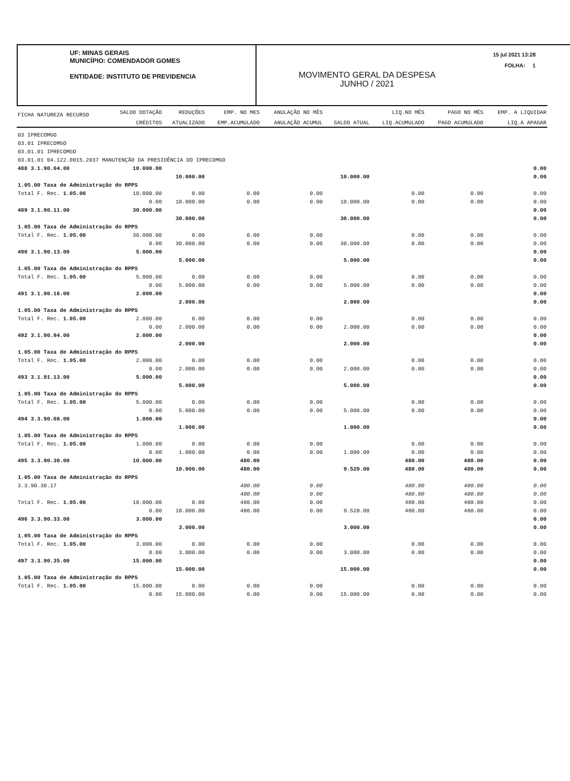UF: MINAS GERAIS
MUNICÍPIO: COMENDADOR GOMES
ENTIDADE: INSTITUTO DE PREVIDENCIA
MOVIMENTO GERAL DA DESPESA
JUNHO / 2021
15 jul 2021 13:28
FOLHA: 1
| FICHA NATUREZA RECURSO | SALDO DOTAÇÃO | REDUÇÕES | EMP. NO MES | ANULAÇÃO NO MÊS | | LIQ.NO MÊS | PAGO NO MÊS | EMP. A LIQUIDAR |
| --- | --- | --- | --- | --- | --- | --- | --- | --- |
| | CRÉDITOS | ATUALIZADO | EMP.ACUMULADO | ANULAÇÃO ACUMUL | SALDO ATUAL | LIQ.ACUMULADO | PAGO ACUMULADO | LIQ.A APAGAR |
| 03 IPRECOMGO | | | | | | | | |
| 03.01 IPRECOMGO | | | | | | | | |
| 03.01.01 IPRECOMGO | | | | | | | | |
| 03.01.01 04.122.0015.2037 MANUTENÇÃO DA PRESIDÊNCIA DO IPRECOMGO | | | | | | | | |
| 488 3.1.90.04.00 | 10.000.00 | | | | | | | 0.00 |
| | | 10.000.00 | | | 10.000.00 | | | 0.00 |
| 1.05.00 Taxa de Administração do RPPS | | | | | | | | |
| Total F. Rec. 1.05.00 | 10.000.00 | 0.00 | 0.00 | 0.00 | | 0.00 | 0.00 | 0.00 |
| | 0.00 | 10.000.00 | 0.00 | 0.00 | 10.000.00 | 0.00 | 0.00 | 0.00 |
| 489 3.1.90.11.00 | 30.000.00 | | | | | | | 0.00 |
| | | 30.000.00 | | | 30.000.00 | | | 0.00 |
| 1.05.00 Taxa de Administração do RPPS | | | | | | | | |
| Total F. Rec. 1.05.00 | 30.000.00 | 0.00 | 0.00 | 0.00 | | 0.00 | 0.00 | 0.00 |
| | 0.00 | 30.000.00 | 0.00 | 0.00 | 30.000.00 | 0.00 | 0.00 | 0.00 |
| 490 3.1.90.13.00 | 5.000.00 | | | | | | | 0.00 |
| | | 5.000.00 | | | 5.000.00 | | | 0.00 |
| 1.05.00 Taxa de Administração do RPPS | | | | | | | | |
| Total F. Rec. 1.05.00 | 5.000.00 | 0.00 | 0.00 | 0.00 | | 0.00 | 0.00 | 0.00 |
| | 0.00 | 5.000.00 | 0.00 | 0.00 | 5.000.00 | 0.00 | 0.00 | 0.00 |
| 491 3.1.90.16.00 | 2.000.00 | | | | | | | 0.00 |
| | | 2.000.00 | | | 2.000.00 | | | 0.00 |
| 1.05.00 Taxa de Administração do RPPS | | | | | | | | |
| Total F. Rec. 1.05.00 | 2.000.00 | 0.00 | 0.00 | 0.00 | | 0.00 | 0.00 | 0.00 |
| | 0.00 | 2.000.00 | 0.00 | 0.00 | 2.000.00 | 0.00 | 0.00 | 0.00 |
| 492 3.1.90.94.00 | 2.000.00 | | | | | | | 0.00 |
| | | 2.000.00 | | | 2.000.00 | | | 0.00 |
| 1.05.00 Taxa de Administração do RPPS | | | | | | | | |
| Total F. Rec. 1.05.00 | 2.000.00 | 0.00 | 0.00 | 0.00 | | 0.00 | 0.00 | 0.00 |
| | 0.00 | 2.000.00 | 0.00 | 0.00 | 2.000.00 | 0.00 | 0.00 | 0.00 |
| 493 3.1.91.13.00 | 5.000.00 | | | | | | | 0.00 |
| | | 5.000.00 | | | 5.000.00 | | | 0.00 |
| 1.05.00 Taxa de Administração do RPPS | | | | | | | | |
| Total F. Rec. 1.05.00 | 5.000.00 | 0.00 | 0.00 | 0.00 | | 0.00 | 0.00 | 0.00 |
| | 0.00 | 5.000.00 | 0.00 | 0.00 | 5.000.00 | 0.00 | 0.00 | 0.00 |
| 494 3.3.90.08.00 | 1.000.00 | | | | | | | 0.00 |
| | | 1.000.00 | | | 1.000.00 | | | 0.00 |
| 1.05.00 Taxa de Administração do RPPS | | | | | | | | |
| Total F. Rec. 1.05.00 | 1.000.00 | 0.00 | 0.00 | 0.00 | | 0.00 | 0.00 | 0.00 |
| | 0.00 | 1.000.00 | 0.00 | 0.00 | 1.000.00 | 0.00 | 0.00 | 0.00 |
| 495 3.3.90.30.00 | 10.000.00 | | 480.00 | | | 480.00 | 480.00 | 0.00 |
| | | 10.000.00 | 480.00 | | 9.520.00 | 480.00 | 480.00 | 0.00 |
| 1.05.00 Taxa de Administração do RPPS | | | | | | | | |
| 3.3.90.30.17 | | | 480.00 | 0.00 | | 480.00 | 480.00 | 0.00 |
| | | | 480.00 | 0.00 | | 480.00 | 480.00 | 0.00 |
| Total F. Rec. 1.05.00 | 10.000.00 | 0.00 | 480.00 | 0.00 | | 480.00 | 480.00 | 0.00 |
| | 0.00 | 10.000.00 | 480.00 | 0.00 | 9.520.00 | 480.00 | 480.00 | 0.00 |
| 496 3.3.90.33.00 | 3.000.00 | | | | | | | 0.00 |
| | | 3.000.00 | | | 3.000.00 | | | 0.00 |
| 1.05.00 Taxa de Administração do RPPS | | | | | | | | |
| Total F. Rec. 1.05.00 | 3.000.00 | 0.00 | 0.00 | 0.00 | | 0.00 | 0.00 | 0.00 |
| | 0.00 | 3.000.00 | 0.00 | 0.00 | 3.000.00 | 0.00 | 0.00 | 0.00 |
| 497 3.3.90.35.00 | 15.000.00 | | | | | | | 0.00 |
| | | 15.000.00 | | | 15.000.00 | | | 0.00 |
| 1.05.00 Taxa de Administração do RPPS | | | | | | | | |
| Total F. Rec. 1.05.00 | 15.000.00 | 0.00 | 0.00 | 0.00 | | 0.00 | 0.00 | 0.00 |
| | 0.00 | 15.000.00 | 0.00 | 0.00 | 15.000.00 | 0.00 | 0.00 | 0.00 |